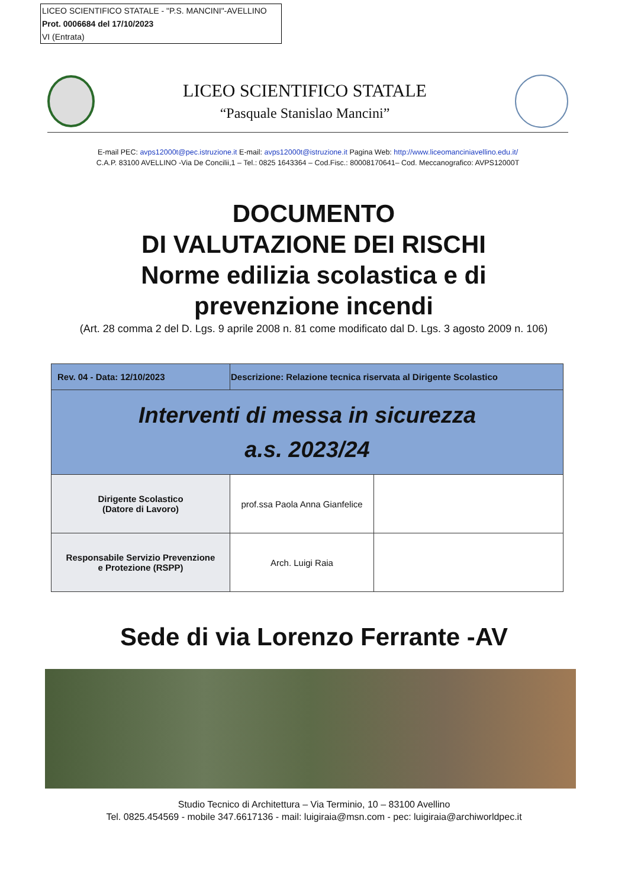LICEO SCIENTIFICO STATALE - "P.S. MANCINI"-AVELLINO
Prot. 0006684 del 17/10/2023
VI (Entrata)
LICEO SCIENTIFICO STATALE
“Pasquale Stanislao Mancini”
E-mail PEC: avps12000t@pec.istruzione.it E-mail: avps12000t@istruzione.it Pagina Web: http://www.liceomanciniavellino.edu.it/
C.A.P. 83100 AVELLINO -Via De Concilii,1 – Tel.: 0825 1643364 – Cod.Fisc.: 80008170641– Cod. Meccanografico: AVPS12000T
DOCUMENTO
DI VALUTAZIONE DEI RISCHI
Norme edilizia scolastica e di
prevenzione incendi
(Art. 28 comma 2 del D. Lgs. 9 aprile 2008 n. 81 come modificato dal D. Lgs. 3 agosto 2009 n. 106)
| Rev. 04 - Data: 12/10/2023 | Descrizione: Relazione tecnica riservata al Dirigente Scolastico | |
| Interventi di messa in sicurezza a.s. 2023/24 | | |
| Dirigente Scolastico (Datore di Lavoro) | prof.ssa Paola Anna Gianfelice | |
| Responsabile Servizio Prevenzione e Protezione (RSPP) | Arch. Luigi Raia | |
Sede di via Lorenzo Ferrante -AV
Studio Tecnico di Architettura – Via Terminio, 10 – 83100 Avellino
Tel. 0825.454569 - mobile 347.6617136 - mail: luigiraia@msn.com - pec: luigiraia@archiworldpec.it